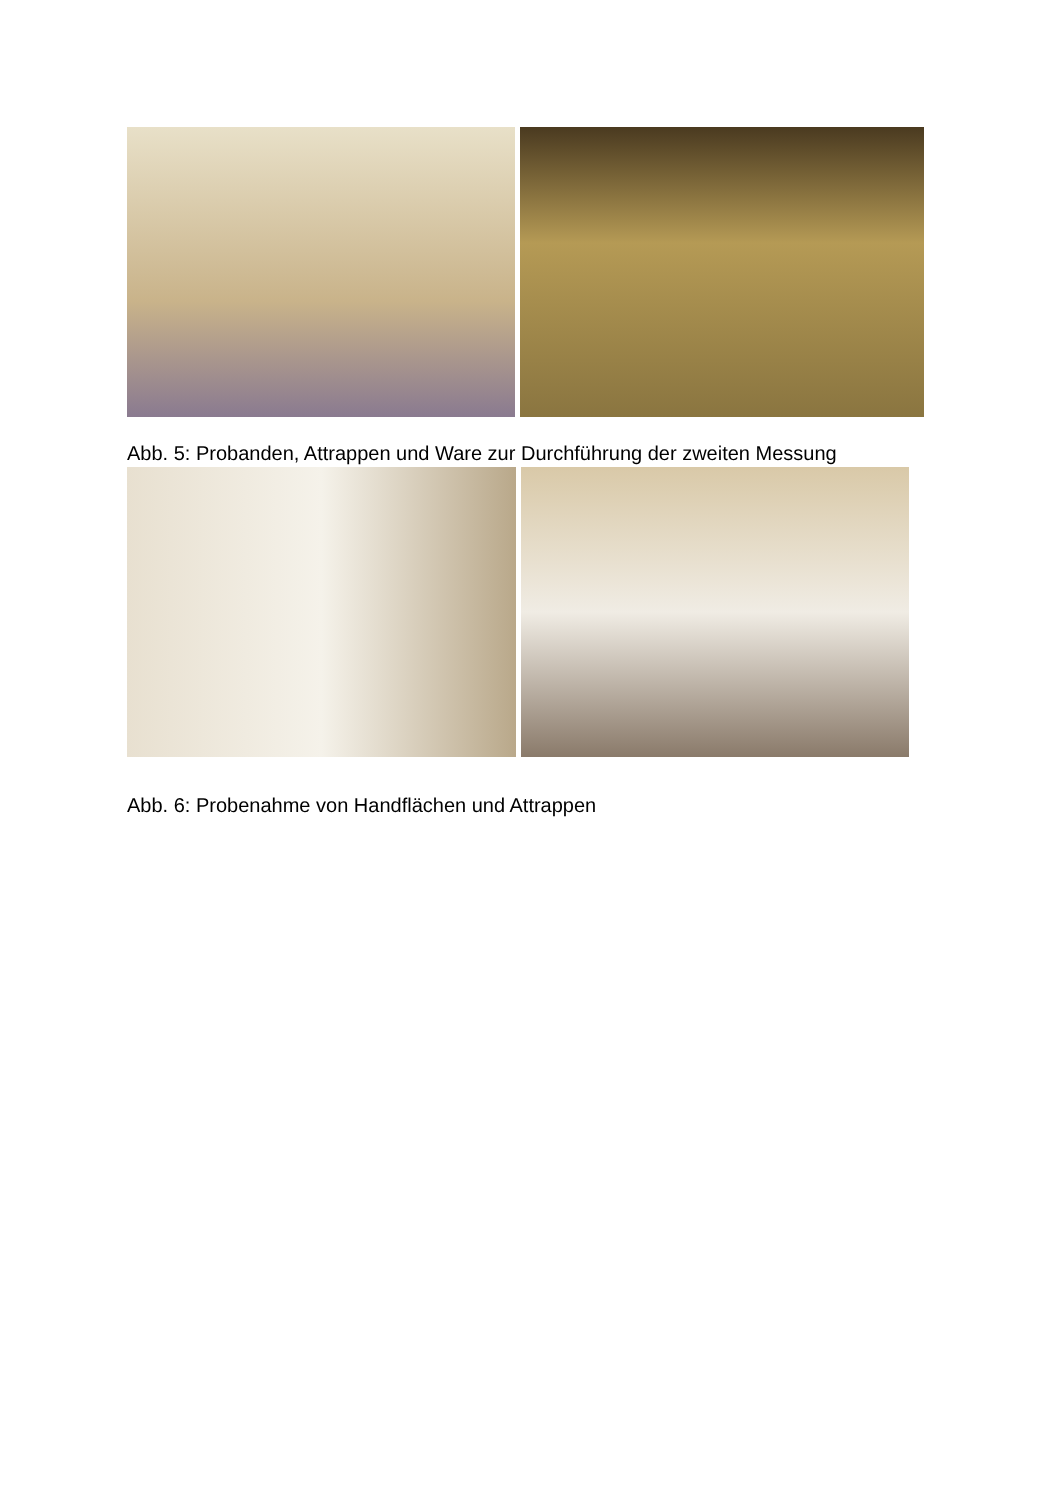Abb. 5: Probanden, Attrappen und Ware zur Durchführung der zweiten Messung
Abb. 6: Probenahme von Handflächen und Attrappen